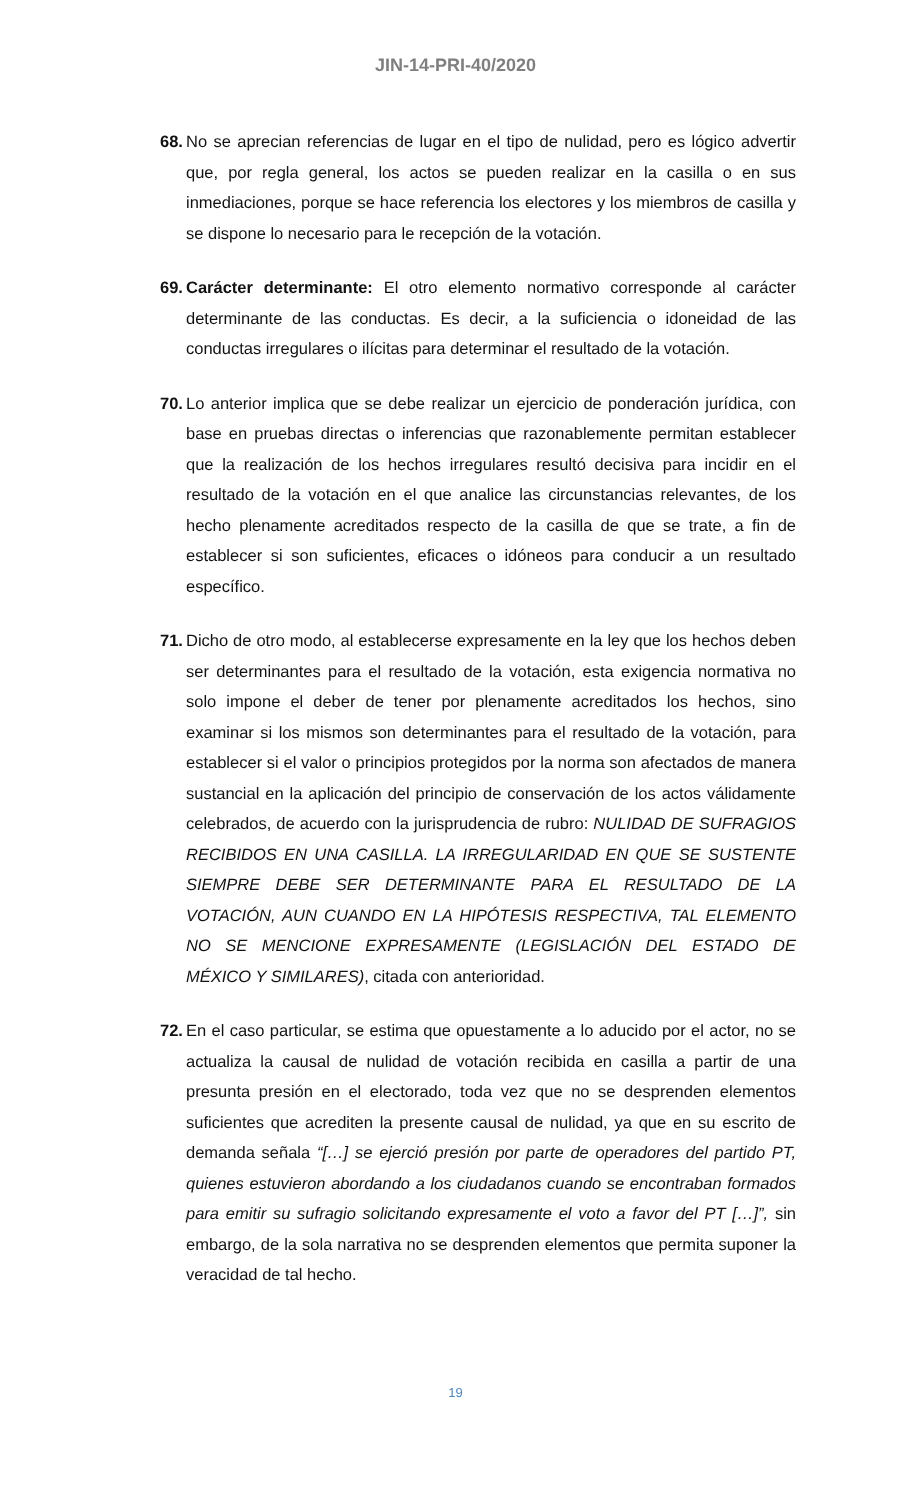JIN-14-PRI-40/2020
68. No se aprecian referencias de lugar en el tipo de nulidad, pero es lógico advertir que, por regla general, los actos se pueden realizar en la casilla o en sus inmediaciones, porque se hace referencia los electores y los miembros de casilla y se dispone lo necesario para le recepción de la votación.
69. Carácter determinante: El otro elemento normativo corresponde al carácter determinante de las conductas. Es decir, a la suficiencia o idoneidad de las conductas irregulares o ilícitas para determinar el resultado de la votación.
70. Lo anterior implica que se debe realizar un ejercicio de ponderación jurídica, con base en pruebas directas o inferencias que razonablemente permitan establecer que la realización de los hechos irregulares resultó decisiva para incidir en el resultado de la votación en el que analice las circunstancias relevantes, de los hecho plenamente acreditados respecto de la casilla de que se trate, a fin de establecer si son suficientes, eficaces o idóneos para conducir a un resultado específico.
71. Dicho de otro modo, al establecerse expresamente en la ley que los hechos deben ser determinantes para el resultado de la votación, esta exigencia normativa no solo impone el deber de tener por plenamente acreditados los hechos, sino examinar si los mismos son determinantes para el resultado de la votación, para establecer si el valor o principios protegidos por la norma son afectados de manera sustancial en la aplicación del principio de conservación de los actos válidamente celebrados, de acuerdo con la jurisprudencia de rubro: NULIDAD DE SUFRAGIOS RECIBIDOS EN UNA CASILLA. LA IRREGULARIDAD EN QUE SE SUSTENTE SIEMPRE DEBE SER DETERMINANTE PARA EL RESULTADO DE LA VOTACIÓN, AUN CUANDO EN LA HIPÓTESIS RESPECTIVA, TAL ELEMENTO NO SE MENCIONE EXPRESAMENTE (LEGISLACIÓN DEL ESTADO DE MÉXICO Y SIMILARES), citada con anterioridad.
72. En el caso particular, se estima que opuestamente a lo aducido por el actor, no se actualiza la causal de nulidad de votación recibida en casilla a partir de una presunta presión en el electorado, toda vez que no se desprenden elementos suficientes que acrediten la presente causal de nulidad, ya que en su escrito de demanda señala “[…] se ejerció presión por parte de operadores del partido PT, quienes estuvieron abordando a los ciudadanos cuando se encontraban formados para emitir su sufragio solicitando expresamente el voto a favor del PT […]”, sin embargo, de la sola narrativa no se desprenden elementos que permita suponer la veracidad de tal hecho.
19